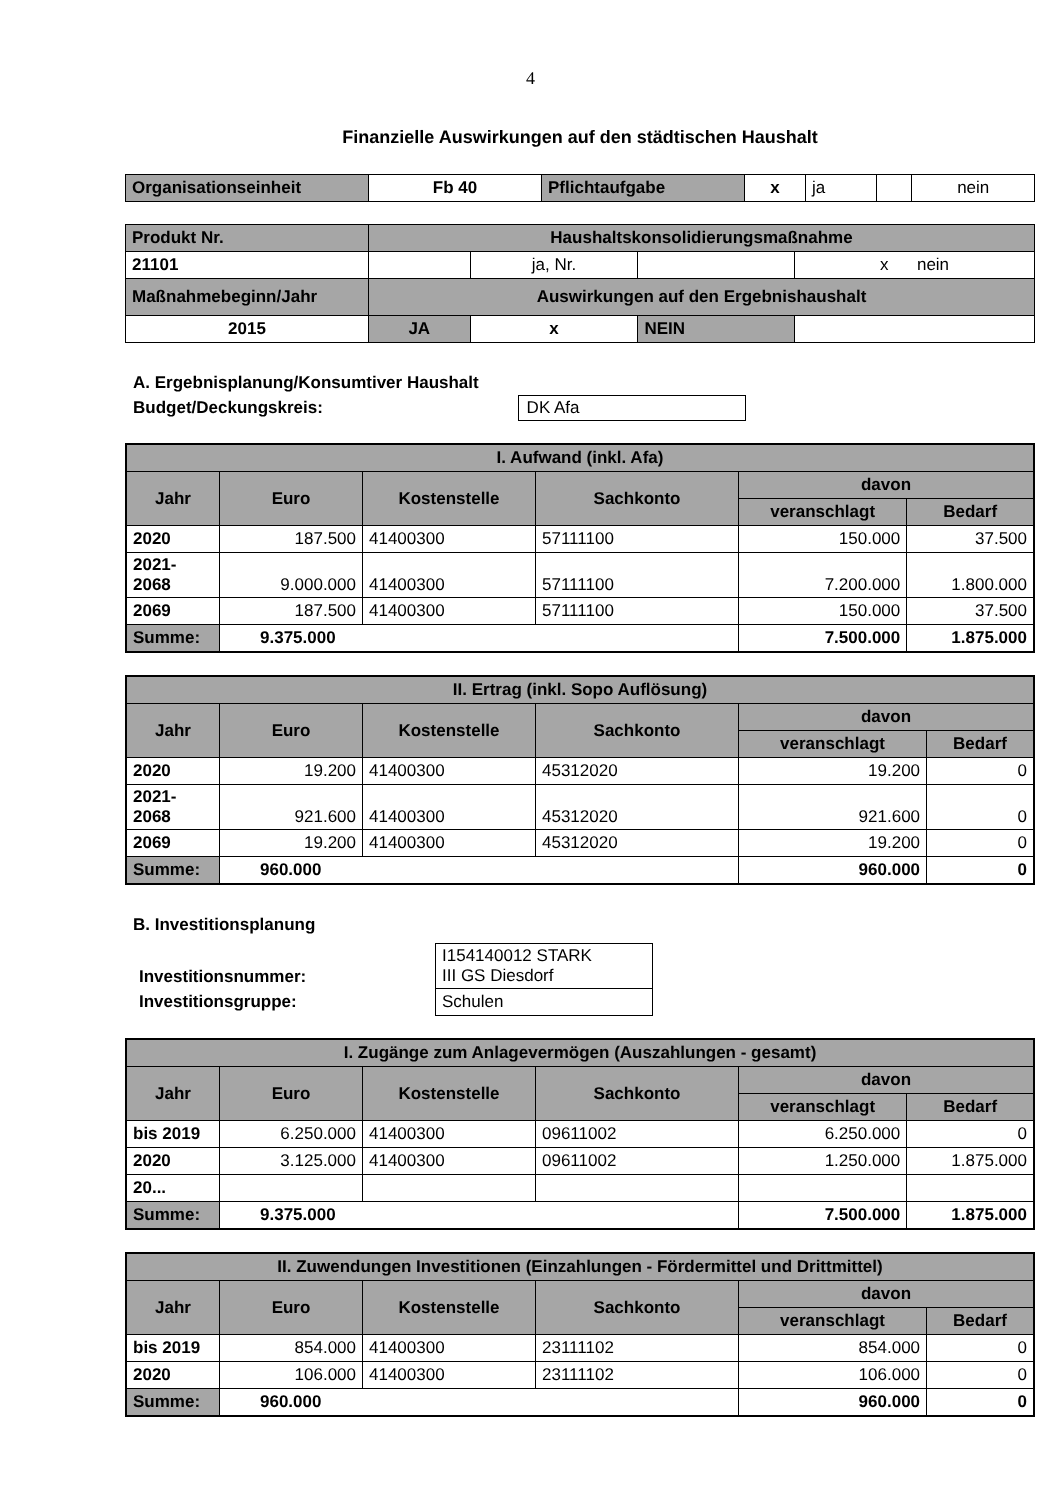4
Finanzielle Auswirkungen auf den städtischen Haushalt
| Organisationseinheit | Fb 40 | Pflichtaufgabe | x | ja | | nein |
| Produkt Nr. | Haushaltskonsolidierungsmaßnahme | | | |
| 21101 | | ja, Nr. | | x nein |
| Maßnahmebeginn/Jahr | Auswirkungen auf den Ergebnishaushalt | | | |
| 2015 | JA | x | NEIN | |
A. Ergebnisplanung/Konsumtiver Haushalt
Budget/Deckungskreis: DK Afa
| I. Aufwand (inkl. Afa) | | | | | |
| --- | --- | --- | --- | --- | --- |
| Jahr | Euro | Kostenstelle | Sachkonto | davon | |
| | | | | veranschlagt | Bedarf |
| 2020 | 187.500 | 41400300 | 57111100 | 150.000 | 37.500 |
| 2021- 2068 | 9.000.000 | 41400300 | 57111100 | 7.200.000 | 1.800.000 |
| 2069 | 187.500 | 41400300 | 57111100 | 150.000 | 37.500 |
| Summe: | 9.375.000 | | | 7.500.000 | 1.875.000 |
| II. Ertrag (inkl. Sopo Auflösung) | | | | | |
| --- | --- | --- | --- | --- | --- |
| Jahr | Euro | Kostenstelle | Sachkonto | davon | |
| | | | | veranschlagt | Bedarf |
| 2020 | 19.200 | 41400300 | 45312020 | 19.200 | 0 |
| 2021- 2068 | 921.600 | 41400300 | 45312020 | 921.600 | 0 |
| 2069 | 19.200 | 41400300 | 45312020 | 19.200 | 0 |
| Summe: | 960.000 | | | 960.000 | 0 |
B. Investitionsplanung
| Investitionsnummer: | I154140012 STARK III GS Diesdorf |
| Investitionsgruppe: | Schulen |
| I. Zugänge zum Anlagevermögen (Auszahlungen - gesamt) | | | | | |
| --- | --- | --- | --- | --- | --- |
| Jahr | Euro | Kostenstelle | Sachkonto | davon | |
| | | | | veranschlagt | Bedarf |
| bis 2019 | 6.250.000 | 41400300 | 09611002 | 6.250.000 | 0 |
| 2020 | 3.125.000 | 41400300 | 09611002 | 1.250.000 | 1.875.000 |
| 20... | | | | | |
| Summe: | 9.375.000 | | | 7.500.000 | 1.875.000 |
| II. Zuwendungen Investitionen (Einzahlungen - Fördermittel und Drittmittel) | | | | | |
| --- | --- | --- | --- | --- | --- |
| Jahr | Euro | Kostenstelle | Sachkonto | davon | |
| | | | | veranschlagt | Bedarf |
| bis 2019 | 854.000 | 41400300 | 23111102 | 854.000 | 0 |
| 2020 | 106.000 | 41400300 | 23111102 | 106.000 | 0 |
| Summe: | 960.000 | | | 960.000 | 0 |